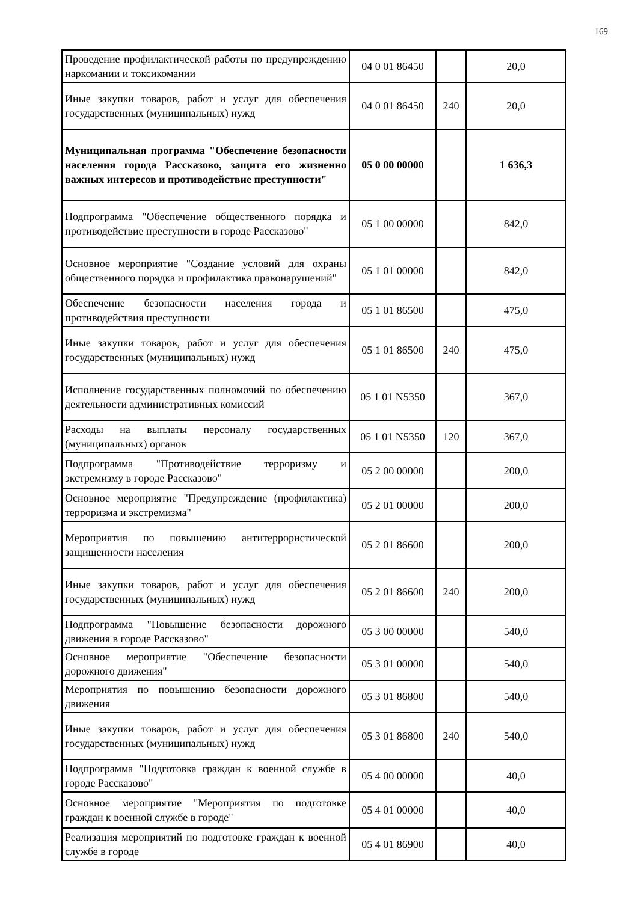169
| Проведение профилактической работы по предупреждению наркомании и токсикомании | 04 0 01 86450 | | 20,0 |
| Иные закупки товаров, работ и услуг для обеспечения государственных (муниципальных) нужд | 04 0 01 86450 | 240 | 20,0 |
| Муниципальная программа "Обеспечение безопасности населения города Рассказово, защита его жизненно важных интересов и противодействие преступности" | 05 0 00 00000 | | 1 636,3 |
| Подпрограмма "Обеспечение общественного порядка и противодействие преступности в городе Рассказово" | 05 1 00 00000 | | 842,0 |
| Основное мероприятие "Создание условий для охраны общественного порядка и профилактика правонарушений" | 05 1 01 00000 | | 842,0 |
| Обеспечение безопасности населения города и противодействия преступности | 05 1 01 86500 | | 475,0 |
| Иные закупки товаров, работ и услуг для обеспечения государственных (муниципальных) нужд | 05 1 01 86500 | 240 | 475,0 |
| Исполнение государственных полномочий по обеспечению деятельности административных комиссий | 05 1 01 N5350 | | 367,0 |
| Расходы на выплаты персоналу государственных (муниципальных) органов | 05 1 01 N5350 | 120 | 367,0 |
| Подпрограмма "Противодействие терроризму и экстремизму в городе Рассказово" | 05 2 00 00000 | | 200,0 |
| Основное мероприятие "Предупреждение (профилактика) терроризма и экстремизма" | 05 2 01 00000 | | 200,0 |
| Мероприятия по повышению антитеррористической защищенности населения | 05 2 01 86600 | | 200,0 |
| Иные закупки товаров, работ и услуг для обеспечения государственных (муниципальных) нужд | 05 2 01 86600 | 240 | 200,0 |
| Подпрограмма "Повышение безопасности дорожного движения в городе Рассказово" | 05 3 00 00000 | | 540,0 |
| Основное мероприятие "Обеспечение безопасности дорожного движения" | 05 3 01 00000 | | 540,0 |
| Мероприятия по повышению безопасности дорожного движения | 05 3 01 86800 | | 540,0 |
| Иные закупки товаров, работ и услуг для обеспечения государственных (муниципальных) нужд | 05 3 01 86800 | 240 | 540,0 |
| Подпрограмма "Подготовка граждан к военной службе в городе Рассказово" | 05 4 00 00000 | | 40,0 |
| Основное мероприятие "Мероприятия по подготовке граждан к военной службе в городе" | 05 4 01 00000 | | 40,0 |
| Реализация мероприятий по подготовке граждан к военной службе в городе | 05 4 01 86900 | | 40,0 |